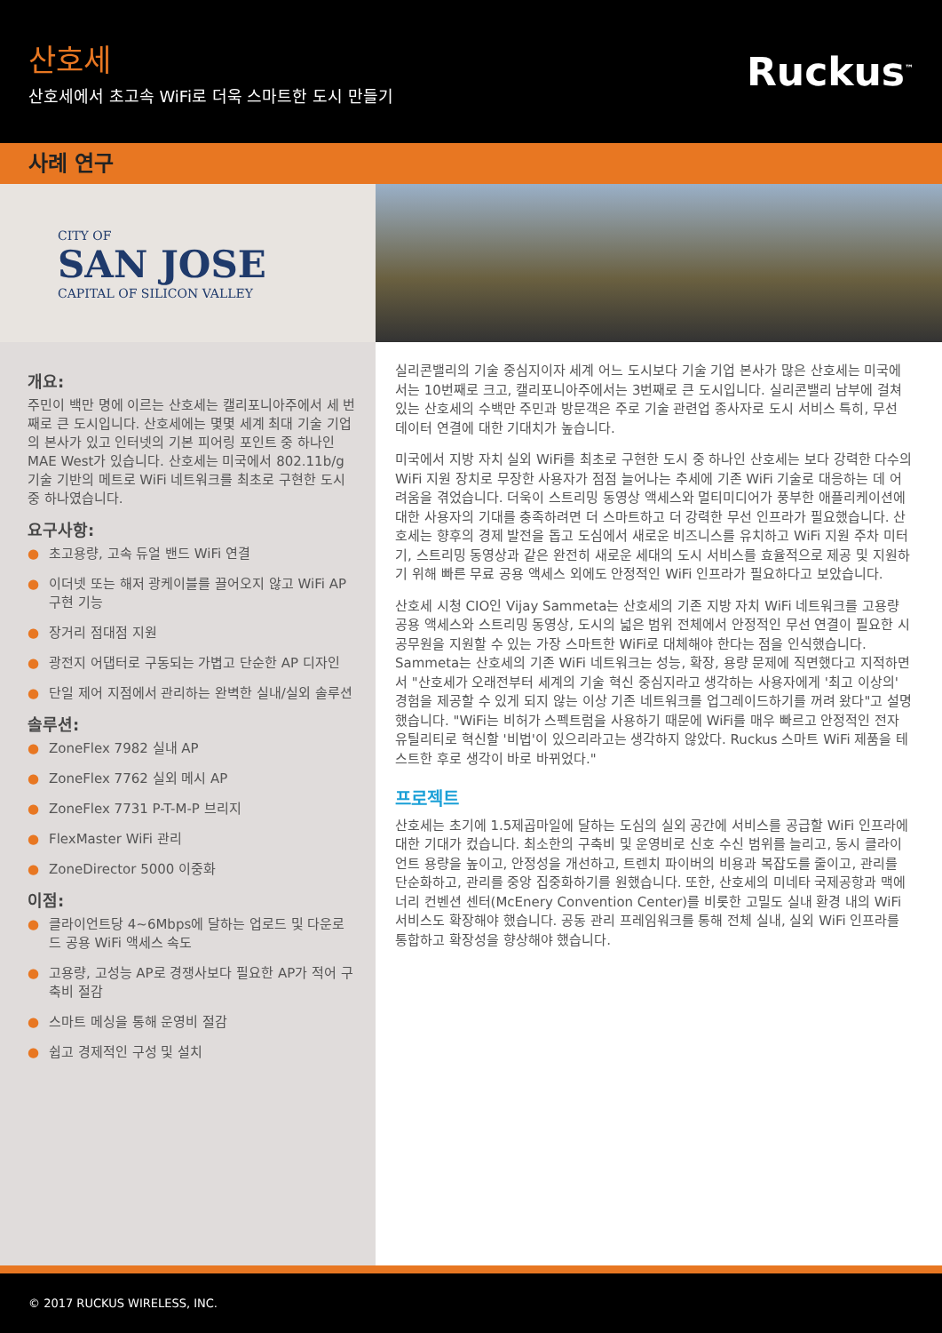산호세
산호세에서 초고속 WiFi로 더욱 스마트한 도시 만들기
Ruckus<sup>™</sup>
사례 연구
CITY OF
SAN JOSE
CAPITAL OF SILICON VALLEY
개요:
주민이 백만 명에 이르는 산호세는 캘리포니아주에서 세 번째로 큰 도시입니다. 산호세에는 몇몇 세계 최대 기술 기업의 본사가 있고 인터넷의 기본 피어링 포인트 중 하나인 MAE West가 있습니다. 산호세는 미국에서 802.11b/g 기술 기반의 메트로 WiFi 네트워크를 최초로 구현한 도시 중 하나였습니다.
요구사항:
● 초고용량, 고속 듀얼 밴드 WiFi 연결
● 이더넷 또는 해저 광케이블를 끌어오지 않고 WiFi AP 구현 기능
● 장거리 점대점 지원
● 광전지 어댑터로 구동되는 가볍고 단순한 AP 디자인
● 단일 제어 지점에서 관리하는 완벽한 실내/실외 솔루션
솔루션:
● ZoneFlex 7982 실내 AP
● ZoneFlex 7762 실외 메시 AP
● ZoneFlex 7731 P-T-M-P 브리지
● FlexMaster WiFi 관리
● ZoneDirector 5000 이중화
이점:
● 클라이언트당 4~6Mbps에 달하는 업로드 및 다운로드 공용 WiFi 액세스 속도
● 고용량, 고성능 AP로 경쟁사보다 필요한 AP가 적어 구축비 절감
● 스마트 메싱을 통해 운영비 절감
● 쉽고 경제적인 구성 및 설치
실리콘밸리의 기술 중심지이자 세계 어느 도시보다 기술 기업 본사가 많은 산호세는 미국에서는 10번째로 크고, 캘리포니아주에서는 3번째로 큰 도시입니다. 실리콘밸리 남부에 걸쳐 있는 산호세의 수백만 주민과 방문객은 주로 기술 관련업 종사자로 도시 서비스 특히, 무선 데이터 연결에 대한 기대치가 높습니다.
미국에서 지방 자치 실외 WiFi를 최초로 구현한 도시 중 하나인 산호세는 보다 강력한 다수의 WiFi 지원 장치로 무장한 사용자가 점점 늘어나는 추세에 기존 WiFi 기술로 대응하는 데 어려움을 겪었습니다. 더욱이 스트리밍 동영상 액세스와 멀티미디어가 풍부한 애플리케이션에 대한 사용자의 기대를 충족하려면 더 스마트하고 더 강력한 무선 인프라가 필요했습니다. 산호세는 향후의 경제 발전을 돕고 도심에서 새로운 비즈니스를 유치하고 WiFi 지원 주차 미터기, 스트리밍 동영상과 같은 완전히 새로운 세대의 도시 서비스를 효율적으로 제공 및 지원하기 위해 빠른 무료 공용 액세스 외에도 안정적인 WiFi 인프라가 필요하다고 보았습니다.
산호세 시청 CIO인 Vijay Sammeta는 산호세의 기존 지방 자치 WiFi 네트워크를 고용량 공용 액세스와 스트리밍 동영상, 도시의 넓은 범위 전체에서 안정적인 무선 연결이 필요한 시 공무원을 지원할 수 있는 가장 스마트한 WiFi로 대체해야 한다는 점을 인식했습니다. Sammeta는 산호세의 기존 WiFi 네트워크는 성능, 확장, 용량 문제에 직면했다고 지적하면서 "산호세가 오래전부터 세계의 기술 혁신 중심지라고 생각하는 사용자에게 '최고 이상의' 경험을 제공할 수 있게 되지 않는 이상 기존 네트워크를 업그레이드하기를 꺼려 왔다"고 설명했습니다. "WiFi는 비허가 스펙트럼을 사용하기 때문에 WiFi를 매우 빠르고 안정적인 전자 유틸리티로 혁신할 '비법'이 있으리라고는 생각하지 않았다. Ruckus 스마트 WiFi 제품을 테스트한 후로 생각이 바로 바뀌었다."
프로젝트
산호세는 초기에 1.5제곱마일에 달하는 도심의 실외 공간에 서비스를 공급할 WiFi 인프라에 대한 기대가 컸습니다. 최소한의 구축비 및 운영비로 신호 수신 범위를 늘리고, 동시 클라이언트 용량을 높이고, 안정성을 개선하고, 트렌치 파이버의 비용과 복잡도를 줄이고, 관리를 단순화하고, 관리를 중앙 집중화하기를 원했습니다. 또한, 산호세의 미네타 국제공항과 맥에너리 컨벤션 센터(McEnery Convention Center)를 비롯한 고밀도 실내 환경 내의 WiFi 서비스도 확장해야 했습니다. 공동 관리 프레임워크를 통해 전체 실내, 실외 WiFi 인프라를 통합하고 확장성을 향상해야 했습니다.
© 2017 RUCKUS WIRELESS, INC.